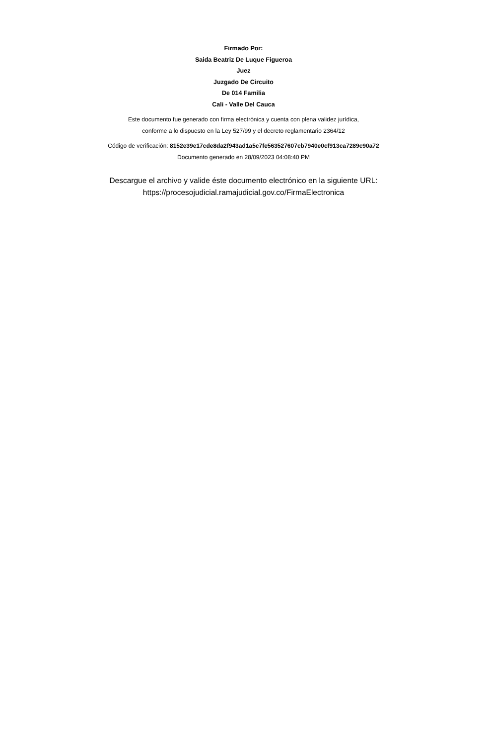Firmado Por:
Saida Beatriz De Luque Figueroa
Juez
Juzgado De Circuito
De 014 Familia
Cali - Valle Del Cauca
Este documento fue generado con firma electrónica y cuenta con plena validez jurídica,
conforme a lo dispuesto en la Ley 527/99 y el decreto reglamentario 2364/12
Código de verificación: 8152e39e17cde8da2f943ad1a5c7fe563527607cb7940e0cf913ca7289c90a72
Documento generado en 28/09/2023 04:08:40 PM
Descargue el archivo y valide éste documento electrónico en la siguiente URL:
https://procesojudicial.ramajudicial.gov.co/FirmaElectronica